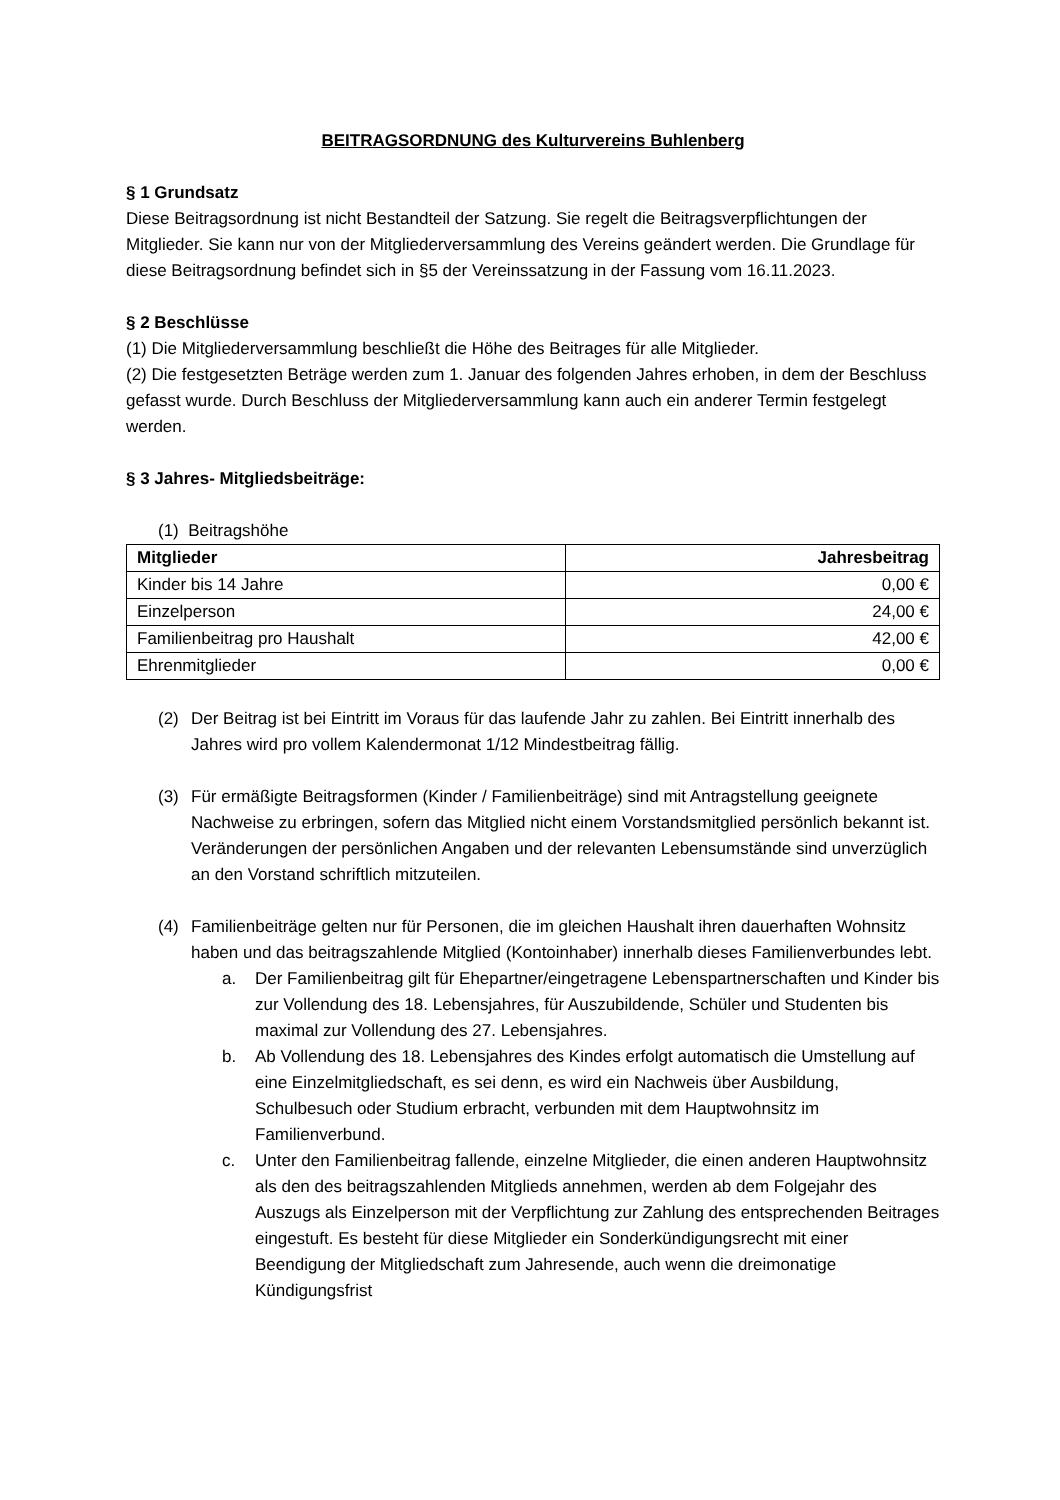BEITRAGSORDNUNG des Kulturvereins Buhlenberg
§ 1 Grundsatz
Diese Beitragsordnung ist nicht Bestandteil der Satzung. Sie regelt die Beitragsverpflichtungen der Mitglieder. Sie kann nur von der Mitgliederversammlung des Vereins geändert werden. Die Grundlage für diese Beitragsordnung befindet sich in §5 der Vereinssatzung in der Fassung vom 16.11.2023.
§ 2 Beschlüsse
(1) Die Mitgliederversammlung beschließt die Höhe des Beitrages für alle Mitglieder.
(2) Die festgesetzten Beträge werden zum 1. Januar des folgenden Jahres erhoben, in dem der Beschluss gefasst wurde. Durch Beschluss der Mitgliederversammlung kann auch ein anderer Termin festgelegt werden.
§ 3 Jahres- Mitgliedsbeiträge:
(1) Beitragshöhe
| Mitglieder | Jahresbeitrag |
| --- | --- |
| Kinder bis 14 Jahre | 0,00 € |
| Einzelperson | 24,00 € |
| Familienbeitrag pro Haushalt | 42,00 € |
| Ehrenmitglieder | 0,00 € |
(2) Der Beitrag ist bei Eintritt im Voraus für das laufende Jahr zu zahlen. Bei Eintritt innerhalb des Jahres wird pro vollem Kalendermonat 1/12 Mindestbeitrag fällig.
(3) Für ermäßigte Beitragsformen (Kinder / Familienbeiträge) sind mit Antragstellung geeignete Nachweise zu erbringen, sofern das Mitglied nicht einem Vorstandsmitglied persönlich bekannt ist. Veränderungen der persönlichen Angaben und der relevanten Lebensumstände sind unverzüglich an den Vorstand schriftlich mitzuteilen.
(4) Familienbeiträge gelten nur für Personen, die im gleichen Haushalt ihren dauerhaften Wohnsitz haben und das beitragszahlende Mitglied (Kontoinhaber) innerhalb dieses Familienverbundes lebt.
a. Der Familienbeitrag gilt für Ehepartner/eingetragene Lebenspartnerschaften und Kinder bis zur Vollendung des 18. Lebensjahres, für Auszubildende, Schüler und Studenten bis maximal zur Vollendung des 27. Lebensjahres.
b. Ab Vollendung des 18. Lebensjahres des Kindes erfolgt automatisch die Umstellung auf eine Einzelmitgliedschaft, es sei denn, es wird ein Nachweis über Ausbildung, Schulbesuch oder Studium erbracht, verbunden mit dem Hauptwohnsitz im Familienverbund.
c. Unter den Familienbeitrag fallende, einzelne Mitglieder, die einen anderen Hauptwohnsitz als den des beitragszahlenden Mitglieds annehmen, werden ab dem Folgejahr des Auszugs als Einzelperson mit der Verpflichtung zur Zahlung des entsprechenden Beitrages eingestuft. Es besteht für diese Mitglieder ein Sonderkündigungsrecht mit einer Beendigung der Mitgliedschaft zum Jahresende, auch wenn die dreimonatige Kündigungsfrist